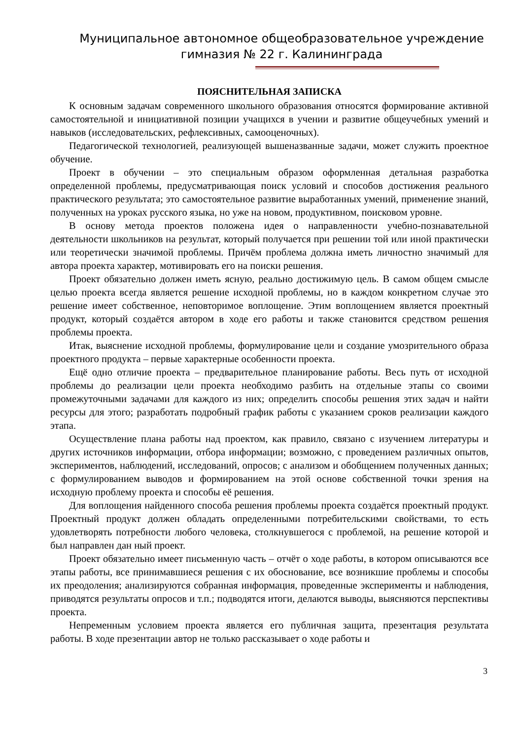Муниципальное автономное общеобразовательное учреждение
гимназия № 22 г. Калининграда
ПОЯСНИТЕЛЬНАЯ ЗАПИСКА
К основным задачам современного школьного образования относятся формирование активной самостоятельной и инициативной позиции учащихся в учении и развитие общеучебных умений и навыков (исследовательских, рефлексивных, самооценочных).
Педагогической технологией, реализующей вышеназванные задачи, может служить проектное обучение.
Проект в обучении – это специальным образом оформленная детальная разработка определенной проблемы, предусматривающая поиск условий и способов достижения реального практического результата; это самостоятельное развитие выработанных умений, применение знаний, полученных на уроках русского языка, но уже на новом, продуктивном, поисковом уровне.
В основу метода проектов положена идея о направленности учебно-познавательной деятельности школьников на результат, который получается при решении той или иной практически или теоретически значимой проблемы. Причём проблема должна иметь личностно значимый для автора проекта характер, мотивировать его на поиски решения.
Проект обязательно должен иметь ясную, реально достижимую цель. В самом общем смысле целью проекта всегда является решение исходной проблемы, но в каждом конкретном случае это решение имеет собственное, неповторимое воплощение. Этим воплощением является проектный продукт, который создаётся автором в ходе его работы и также становится средством решения проблемы проекта.
Итак, выяснение исходной проблемы, формулирование цели и создание умозрительного образа проектного продукта – первые характерные особенности проекта.
Ещё одно отличие проекта – предварительное планирование работы. Весь путь от исходной проблемы до реализации цели проекта необходимо разбить на отдельные этапы со своими промежуточными задачами для каждого из них; определить способы решения этих задач и найти ресурсы для этого; разработать подробный график работы с указанием сроков реализации каждого этапа.
Осуществление плана работы над проектом, как правило, связано с изучением литературы и других источников информации, отбора информации; возможно, с проведением различных опытов, экспериментов, наблюдений, исследований, опросов; с анализом и обобщением полученных данных; с формулированием выводов и формированием на этой основе собственной точки зрения на исходную проблему проекта и способы её решения.
Для воплощения найденного способа решения проблемы проекта создаётся проектный продукт. Проектный продукт должен обладать определенными потребительскими свойствами, то есть удовлетворять потребности любого человека, столкнувшегося с проблемой, на решение которой и был направлен дан ный проект.
Проект обязательно имеет письменную часть – отчёт о ходе работы, в котором описываются все этапы работы, все принимавшиеся решения с их обоснование, все возникшие проблемы и способы их преодоления; анализируются собранная информация, проведенные эксперименты и наблюдения, приводятся результаты опросов и т.п.; подводятся итоги, делаются выводы, выясняются перспективы проекта.
Непременным условием проекта является его публичная защита, презентация результата работы. В ходе презентации автор не только рассказывает о ходе работы и
3